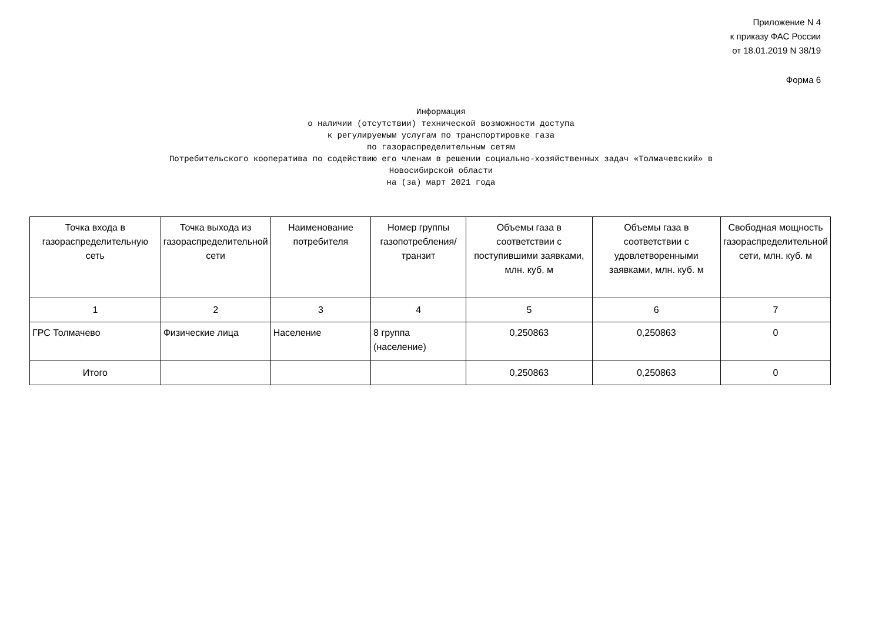Приложение N 4
к приказу ФАС России
от 18.01.2019 N 38/19
Форма 6
Информация
о наличии (отсутствии) технической возможности доступа
к регулируемым услугам по транспортировке газа
по газораспределительным сетям
Потребительского кооператива по содействию его членам в решении социально-хозяйственных задач «Толмачевский» в
Новосибирской области
на (за) март 2021 года
| Точка входа в газораспределительную сеть | Точка выхода из газораспределительной сети | Наименование потребителя | Номер группы газопотребления/ транзит | Объемы газа в соответствии с поступившими заявками, млн. куб. м | Объемы газа в соответствии с удовлетворенными заявками, млн. куб. м | Свободная мощность газораспределительной сети, млн. куб. м |
| --- | --- | --- | --- | --- | --- | --- |
| 1 | 2 | 3 | 4 | 5 | 6 | 7 |
| ГРС Толмачево | Физические лица | Население | 8 группа (население) | 0,250863 | 0,250863 | 0 |
| Итого | | | | 0,250863 | 0,250863 | 0 |